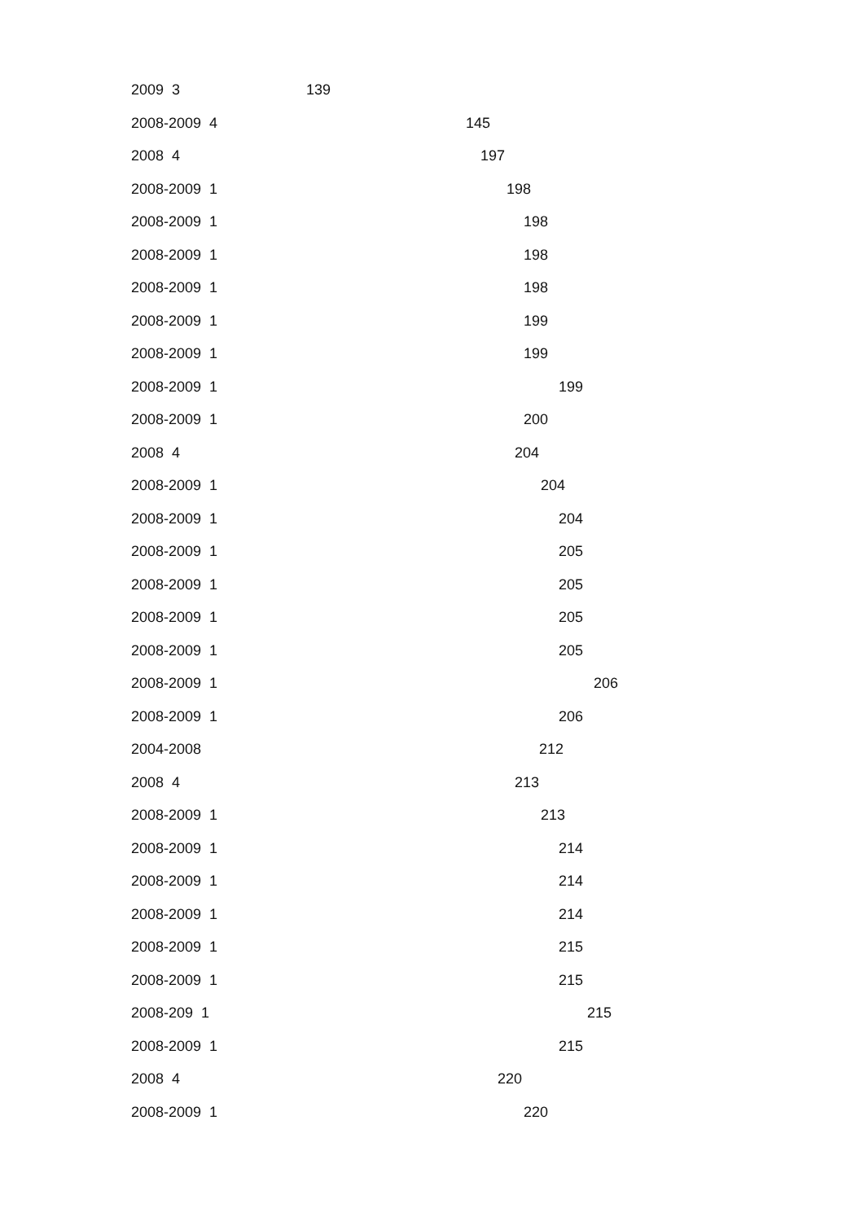2009 3 139
2008-2009 4 145
2008 4 197
2008-2009 1 198
2008-2009 1 198
2008-2009 1 198
2008-2009 1 198
2008-2009 1 199
2008-2009 1 199
2008-2009 1 199
2008-2009 1 200
2008 4 204
2008-2009 1 204
2008-2009 1 204
2008-2009 1 205
2008-2009 1 205
2008-2009 1 205
2008-2009 1 205
2008-2009 1 206
2008-2009 1 206
2004-2008 212
2008 4 213
2008-2009 1 213
2008-2009 1 214
2008-2009 1 214
2008-2009 1 214
2008-2009 1 215
2008-2009 1 215
2008-209 1 215
2008-2009 1 215
2008 4 220
2008-2009 1 220